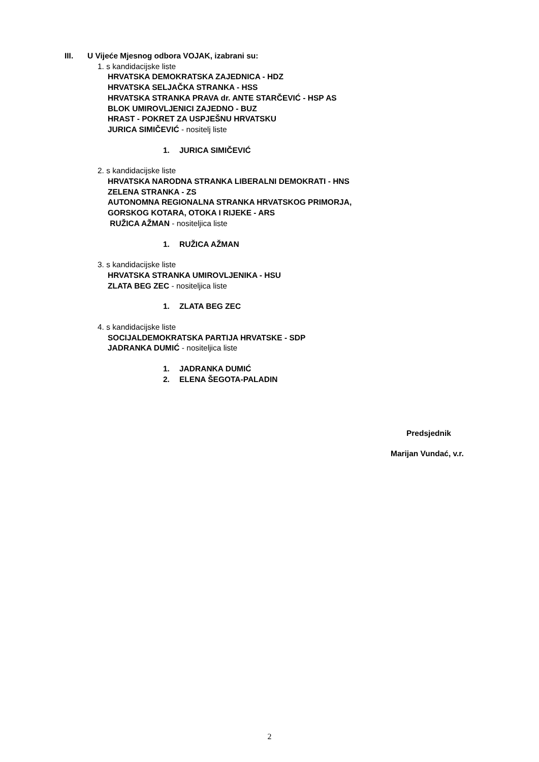III. U Vijeće Mjesnog odbora VOJAK, izabrani su:
1. s kandidacijske liste
HRVATSKA DEMOKRATSKA ZAJEDNICA - HDZ
HRVATSKA SELJAČKA STRANKA - HSS
HRVATSKA STRANKA PRAVA dr. ANTE STARČEVIĆ - HSP AS
BLOK UMIROVLJENICI ZAJEDNO - BUZ
HRAST - POKRET ZA USPJEŠNU HRVATSKU
JURICA SIMIČEVIĆ - nositelj liste
1. JURICA SIMIČEVIĆ
2. s kandidacijske liste
HRVATSKA NARODNA STRANKA LIBERALNI DEMOKRATI - HNS
ZELENA STRANKA - ZS
AUTONOMNA REGIONALNA STRANKA HRVATSKOG PRIMORJA,
GORSKOG KOTARA, OTOKA I RIJEKE - ARS
RUŽICA AŽMAN - nositeljica liste
1. RUŽICA AŽMAN
3. s kandidacijske liste
HRVATSKA STRANKA UMIROVLJENIKA - HSU
ZLATA BEG ZEC - nositeljica liste
1. ZLATA BEG ZEC
4. s kandidacijske liste
SOCIJALDEMOKRATSKA PARTIJA HRVATSKE - SDP
JADRANKA DUMIĆ - nositeljica liste
1. JADRANKA DUMIĆ
2. ELENA ŠEGOTA-PALADIN
Predsjednik
Marijan Vundać, v.r.
2